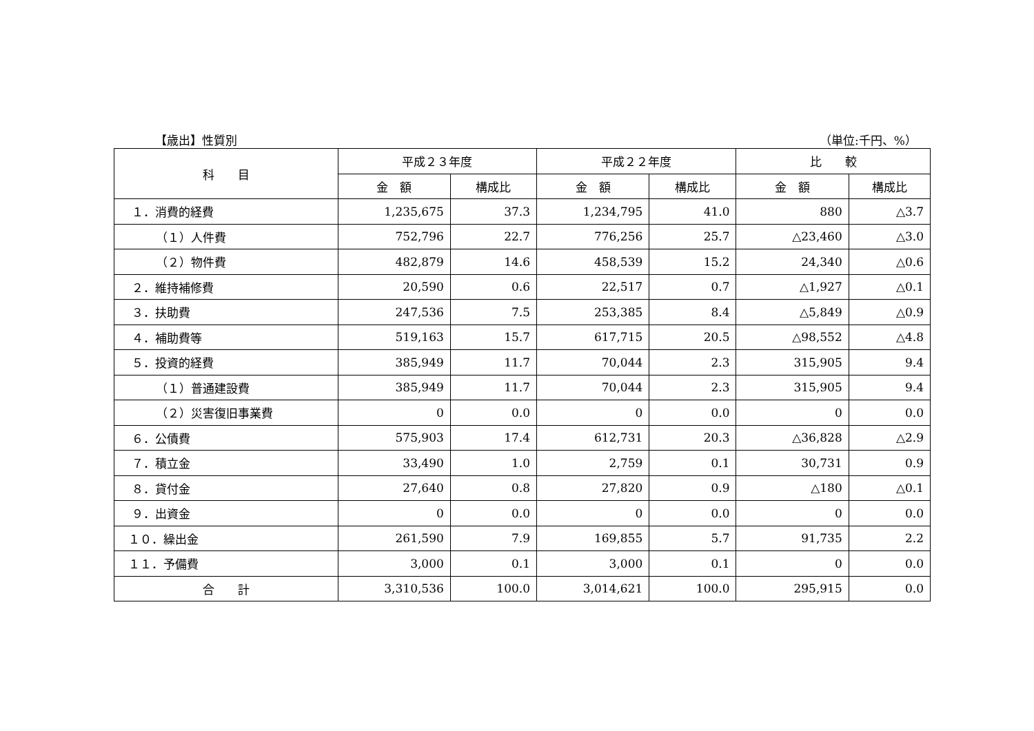【歳出】性質別 （単位:千円、%）
| 科 目 | 平成２３年度 | | 平成２２年度 | | 比 較 | |
| --- | --- | --- | --- | --- | --- | --- |
| | 金 額 | 構成比 | 金 額 | 構成比 | 金 額 | 構成比 |
| １．消費的経費 | 1,235,675 | 37.3 | 1,234,795 | 41.0 | 880 | △3.7 |
| （１）人件費 | 752,796 | 22.7 | 776,256 | 25.7 | △23,460 | △3.0 |
| （２）物件費 | 482,879 | 14.6 | 458,539 | 15.2 | 24,340 | △0.6 |
| ２．維持補修費 | 20,590 | 0.6 | 22,517 | 0.7 | △1,927 | △0.1 |
| ３．扶助費 | 247,536 | 7.5 | 253,385 | 8.4 | △5,849 | △0.9 |
| ４．補助費等 | 519,163 | 15.7 | 617,715 | 20.5 | △98,552 | △4.8 |
| ５．投資的経費 | 385,949 | 11.7 | 70,044 | 2.3 | 315,905 | 9.4 |
| （１）普通建設費 | 385,949 | 11.7 | 70,044 | 2.3 | 315,905 | 9.4 |
| （２）災害復旧事業費 | 0 | 0.0 | 0 | 0.0 | 0 | 0.0 |
| ６．公債費 | 575,903 | 17.4 | 612,731 | 20.3 | △36,828 | △2.9 |
| ７．積立金 | 33,490 | 1.0 | 2,759 | 0.1 | 30,731 | 0.9 |
| ８．貸付金 | 27,640 | 0.8 | 27,820 | 0.9 | △180 | △0.1 |
| ９．出資金 | 0 | 0.0 | 0 | 0.0 | 0 | 0.0 |
| １０．繰出金 | 261,590 | 7.9 | 169,855 | 5.7 | 91,735 | 2.2 |
| １１．予備費 | 3,000 | 0.1 | 3,000 | 0.1 | 0 | 0.0 |
| 合 計 | 3,310,536 | 100.0 | 3,014,621 | 100.0 | 295,915 | 0.0 |